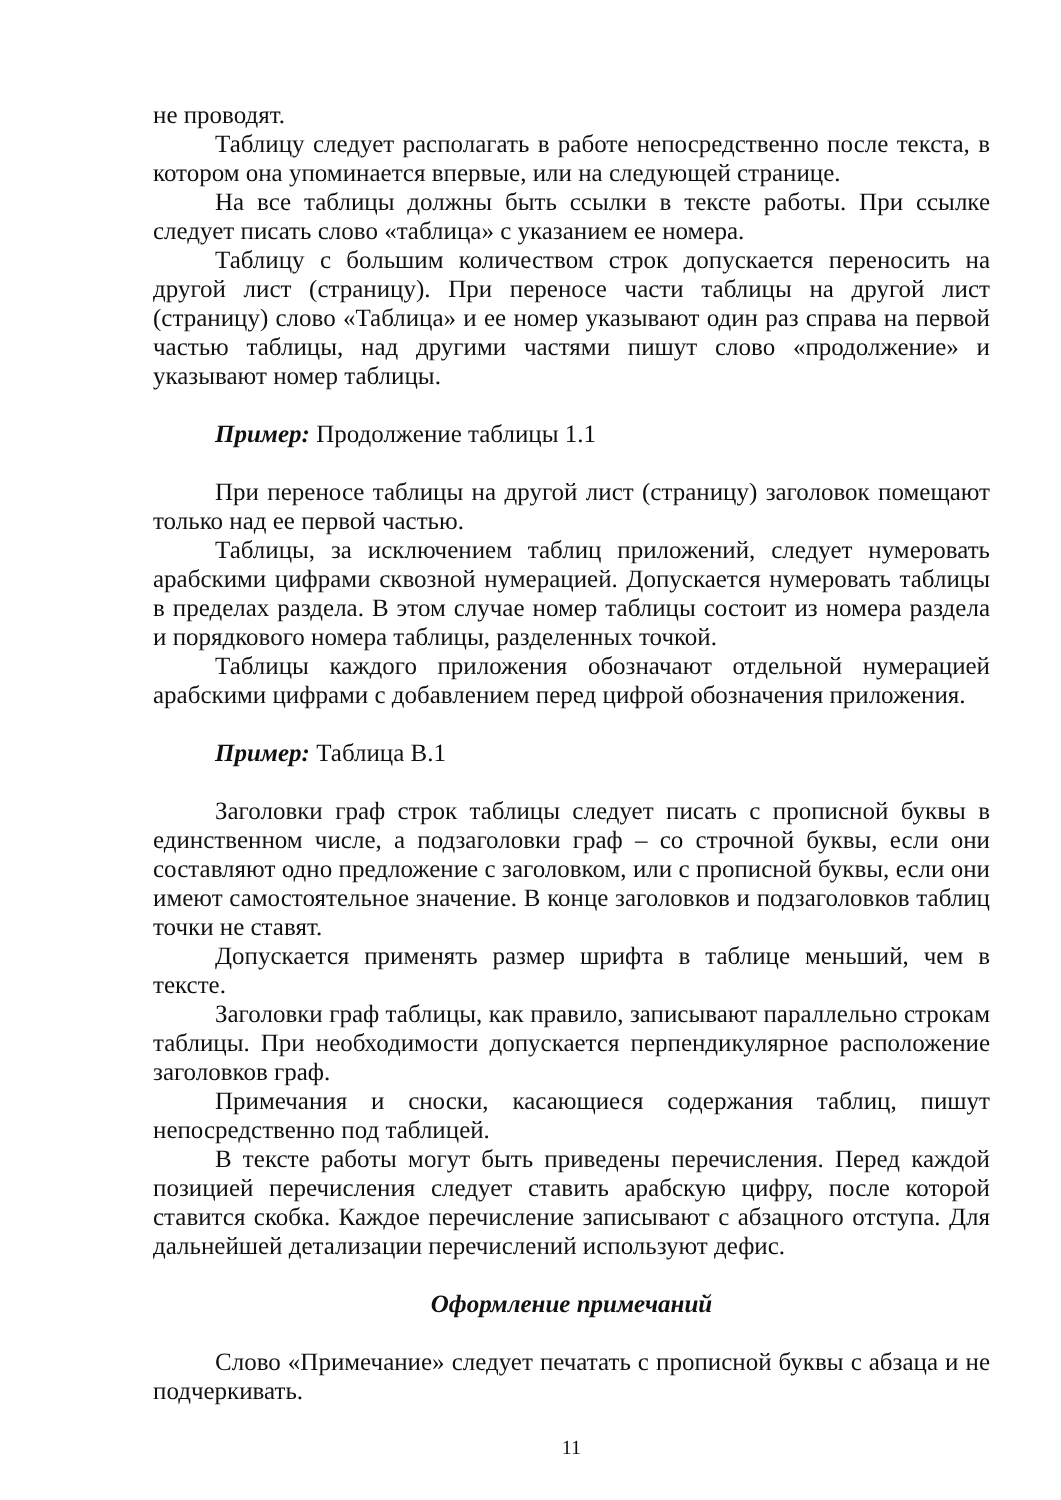не проводят.
Таблицу следует располагать в работе непосредственно после текста, в котором она упоминается впервые, или на следующей странице.
На все таблицы должны быть ссылки в тексте работы. При ссылке следует писать слово «таблица» с указанием ее номера.
Таблицу с большим количеством строк допускается переносить на другой лист (страницу). При переносе части таблицы на другой лист (страницу) слово «Таблица» и ее номер указывают один раз справа на первой частью таблицы, над другими частями пишут слово «продолжение» и указывают номер таблицы.
Пример: Продолжение таблицы 1.1
При переносе таблицы на другой лист (страницу) заголовок помещают только над ее первой частью.
Таблицы, за исключением таблиц приложений, следует нумеровать арабскими цифрами сквозной нумерацией. Допускается нумеровать таблицы в пределах раздела. В этом случае номер таблицы состоит из номера раздела и порядкового номера таблицы, разделенных точкой.
Таблицы каждого приложения обозначают отдельной нумерацией арабскими цифрами с добавлением перед цифрой обозначения приложения.
Пример: Таблица В.1
Заголовки граф строк таблицы следует писать с прописной буквы в единственном числе, а подзаголовки граф – со строчной буквы, если они составляют одно предложение с заголовком, или с прописной буквы, если они имеют самостоятельное значение. В конце заголовков и подзаголовков таблиц точки не ставят.
Допускается применять размер шрифта в таблице меньший, чем в тексте.
Заголовки граф таблицы, как правило, записывают параллельно строкам таблицы. При необходимости допускается перпендикулярное расположение заголовков граф.
Примечания и сноски, касающиеся содержания таблиц, пишут непосредственно под таблицей.
В тексте работы могут быть приведены перечисления. Перед каждой позицией перечисления следует ставить арабскую цифру, после которой ставится скобка. Каждое перечисление записывают с абзацного отступа. Для дальнейшей детализации перечислений используют дефис.
Оформление примечаний
Слово «Примечание» следует печатать с прописной буквы с абзаца и не подчеркивать.
11